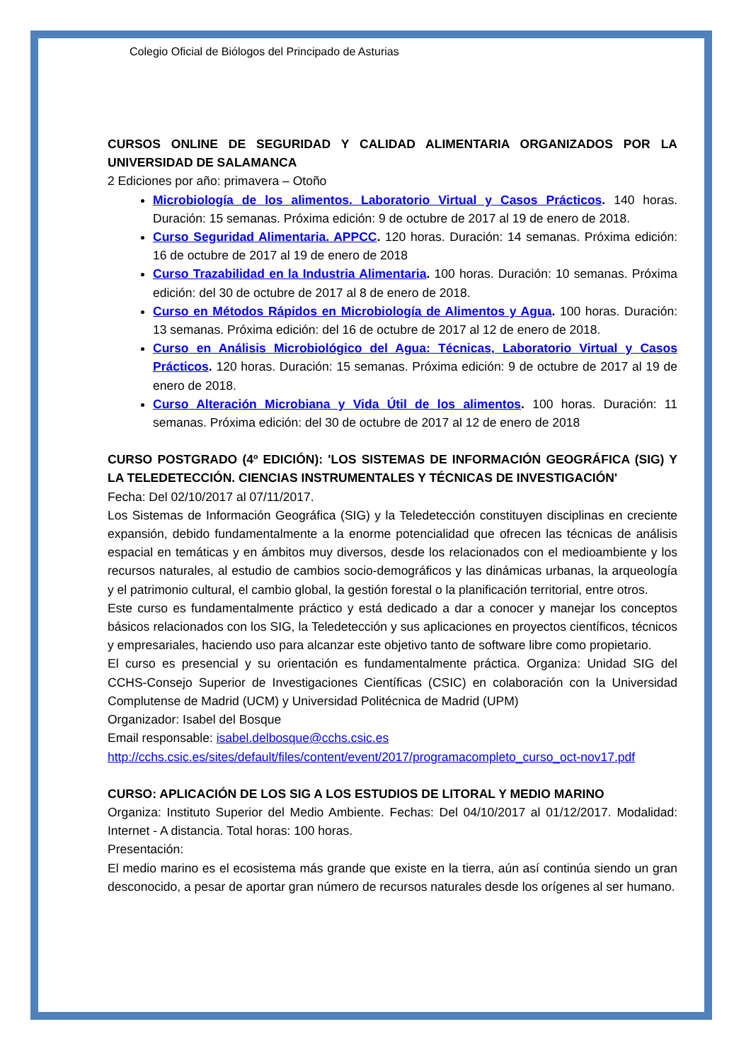Colegio Oficial de Biólogos del Principado de Asturias
CURSOS ONLINE DE SEGURIDAD Y CALIDAD ALIMENTARIA ORGANIZADOS POR LA UNIVERSIDAD DE SALAMANCA
2 Ediciones por año: primavera – Otoño
Microbiología de los alimentos. Laboratorio Virtual y Casos Prácticos. 140 horas. Duración: 15 semanas. Próxima edición: 9 de octubre de 2017 al 19 de enero de 2018.
Curso Seguridad Alimentaria. APPCC. 120 horas. Duración: 14 semanas. Próxima edición: 16 de octubre de 2017 al 19 de enero de 2018
Curso Trazabilidad en la Industria Alimentaria. 100 horas. Duración: 10 semanas. Próxima edición: del 30 de octubre de 2017 al 8 de enero de 2018.
Curso en Métodos Rápidos en Microbiología de Alimentos y Agua. 100 horas. Duración: 13 semanas. Próxima edición: del 16 de octubre de 2017 al 12 de enero de 2018.
Curso en Análisis Microbiológico del Agua: Técnicas, Laboratorio Virtual y Casos Prácticos. 120 horas. Duración: 15 semanas. Próxima edición: 9 de octubre de 2017 al 19 de enero de 2018.
Curso Alteración Microbiana y Vida Útil de los alimentos. 100 horas. Duración: 11 semanas. Próxima edición: del 30 de octubre de 2017 al 12 de enero de 2018
CURSO POSTGRADO (4º EDICIÓN): 'LOS SISTEMAS DE INFORMACIÓN GEOGRÁFICA (SIG) Y LA TELEDETECCIÓN. CIENCIAS INSTRUMENTALES Y TÉCNICAS DE INVESTIGACIÓN'
Fecha: Del 02/10/2017 al 07/11/2017.
Los Sistemas de Información Geográfica (SIG) y la Teledetección constituyen disciplinas en creciente expansión, debido fundamentalmente a la enorme potencialidad que ofrecen las técnicas de análisis espacial en temáticas y en ámbitos muy diversos, desde los relacionados con el medioambiente y los recursos naturales, al estudio de cambios socio-demográficos y las dinámicas urbanas, la arqueología y el patrimonio cultural, el cambio global, la gestión forestal o la planificación territorial, entre otros.
Este curso es fundamentalmente práctico y está dedicado a dar a conocer y manejar los conceptos básicos relacionados con los SIG, la Teledetección y sus aplicaciones en proyectos científicos, técnicos y empresariales, haciendo uso para alcanzar este objetivo tanto de software libre como propietario.
El curso es presencial y su orientación es fundamentalmente práctica. Organiza: Unidad SIG del CCHS-Consejo Superior de Investigaciones Científicas (CSIC) en colaboración con la Universidad Complutense de Madrid (UCM) y Universidad Politécnica de Madrid (UPM)
Organizador: Isabel del Bosque
Email responsable: isabel.delbosque@cchs.csic.es
http://cchs.csic.es/sites/default/files/content/event/2017/programacompleto_curso_oct-nov17.pdf
CURSO: APLICACIÓN DE LOS SIG A LOS ESTUDIOS DE LITORAL Y MEDIO MARINO
Organiza: Instituto Superior del Medio Ambiente. Fechas: Del 04/10/2017 al 01/12/2017. Modalidad: Internet - A distancia. Total horas: 100 horas.
Presentación:
El medio marino es el ecosistema más grande que existe en la tierra, aún así continúa siendo un gran desconocido, a pesar de aportar gran número de recursos naturales desde los orígenes al ser humano.